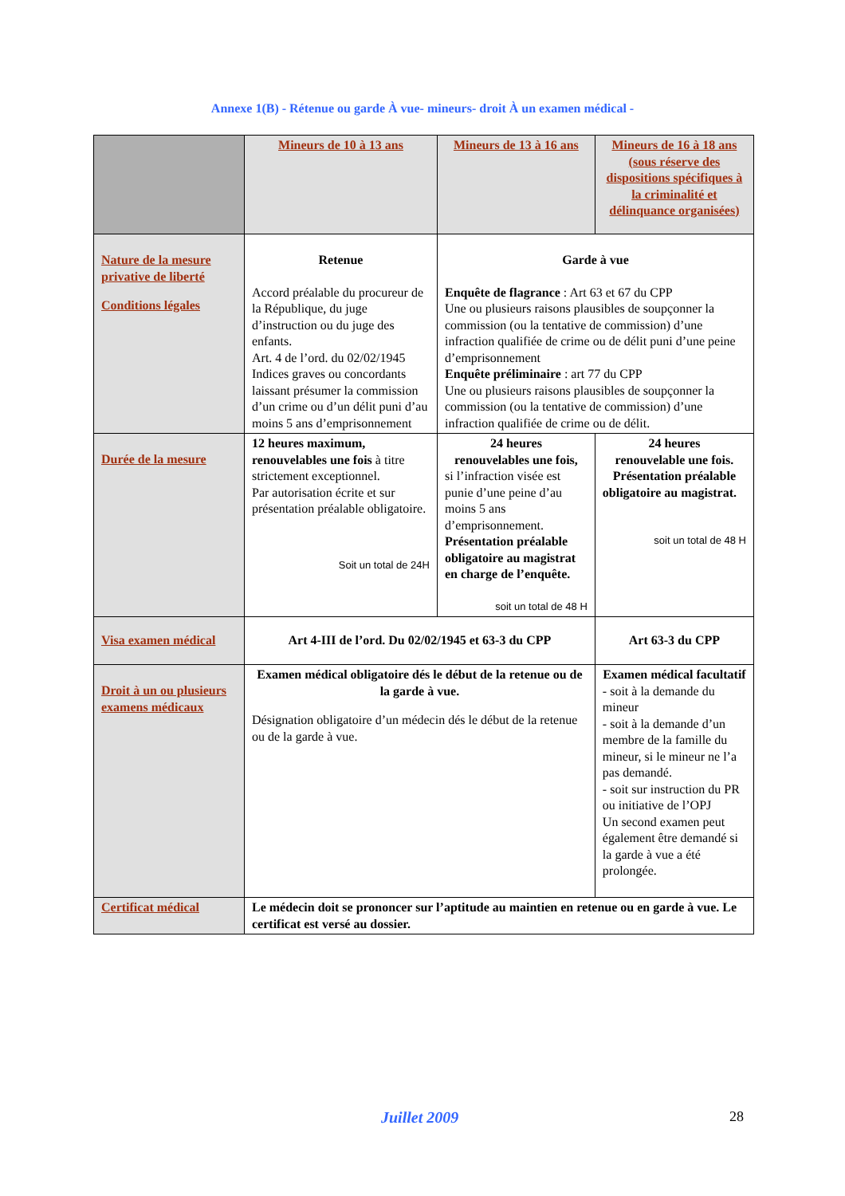Annexe 1(B) - Rétenue ou garde À vue- mineurs- droit À un examen médical -
| | Mineurs de 10 à 13 ans | Mineurs de 13 à 16 ans | Mineurs de 16 à 18 ans (sous réserve des dispositions spécifiques à la criminalité et délinquance organisées) |
| Nature de la mesure privative de liberté Conditions légales | Retenue Accord préalable du procureur de la République, du juge d’instruction ou du juge des enfants. Art. 4 de l’ord. du 02/02/1945 Indices graves ou concordants laissant présumer la commission d’un crime ou d’un délit puni d’au moins 5 ans d’emprisonnement | Garde à vue Enquête de flagrance : Art 63 et 67 du CPP Une ou plusieurs raisons plausibles de soupçonner la commission (ou la tentative de commission) d’une infraction qualifiée de crime ou de délit puni d’une peine d’emprisonnement Enquête préliminaire : art 77 du CPP Une ou plusieurs raisons plausibles de soupçonner la commission (ou la tentative de commission) d’une infraction qualifiée de crime ou de délit. | |
| Durée de la mesure | 12 heures maximum, renouvelables une fois à titre strictement exceptionnel. Par autorisation écrite et sur présentation préalable obligatoire. Soit un total de 24H | 24 heures renouvelables une fois, si l’infraction visée est punie d’une peine d’au moins 5 ans d’emprisonnement. Présentation préalable obligatoire au magistrat en charge de l’enquête. soit un total de 48 H | 24 heures renouvelable une fois. Présentation préalable obligatoire au magistrat. soit un total de 48 H |
| Visa examen médical | Art 4-III de l’ord. Du 02/02/1945 et 63-3 du CPP | | Art 63-3 du CPP |
| Droit à un ou plusieurs examens médicaux | Examen médical obligatoire dés le début de la retenue ou de la garde à vue. Désignation obligatoire d’un médecin dés le début de la retenue ou de la garde à vue. | | Examen médical facultatif - soit à la demande du mineur - soit à la demande d’un membre de la famille du mineur, si le mineur ne l’a pas demandé. - soit sur instruction du PR ou initiative de l’OPJ Un second examen peut également être demandé si la garde à vue a été prolongée. |
| Certificat médical | Le médecin doit se prononcer sur l’aptitude au maintien en retenue ou en garde à vue. Le certificat est versé au dossier. | | |
Juillet 2009 28